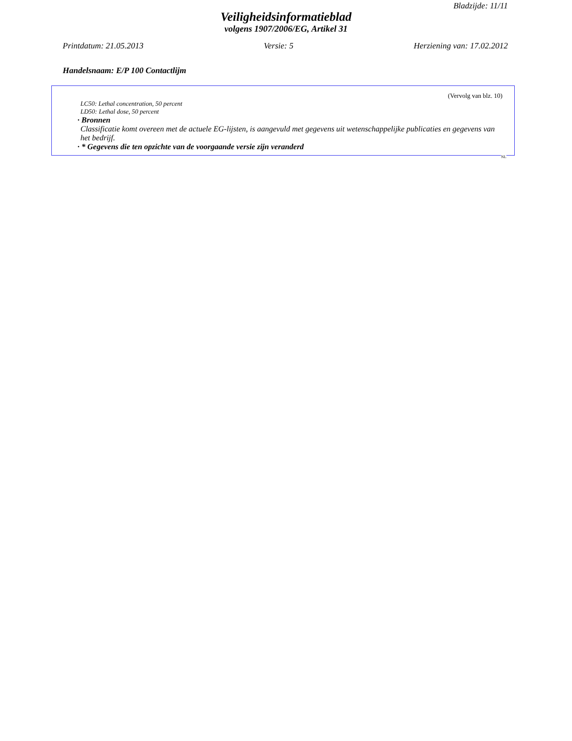Bladzijde: 11/11
Veiligheidsinformatieblad
volgens 1907/2006/EG, Artikel 31
Printdatum: 21.05.2013 Versie: 5 Herziening van: 17.02.2012
Handelsnaam: E/P 100 Contactlijm
(Vervolg van blz. 10)
LC50: Lethal concentration, 50 percent
LD50: Lethal dose, 50 percent
· Bronnen
Classificatie komt overeen met de actuele EG-lijsten, is aangevuld met gegevens uit wetenschappelijke publicaties en gegevens van het bedrijf.
· * Gegevens die ten opzichte van de voorgaande versie zijn veranderd
NL